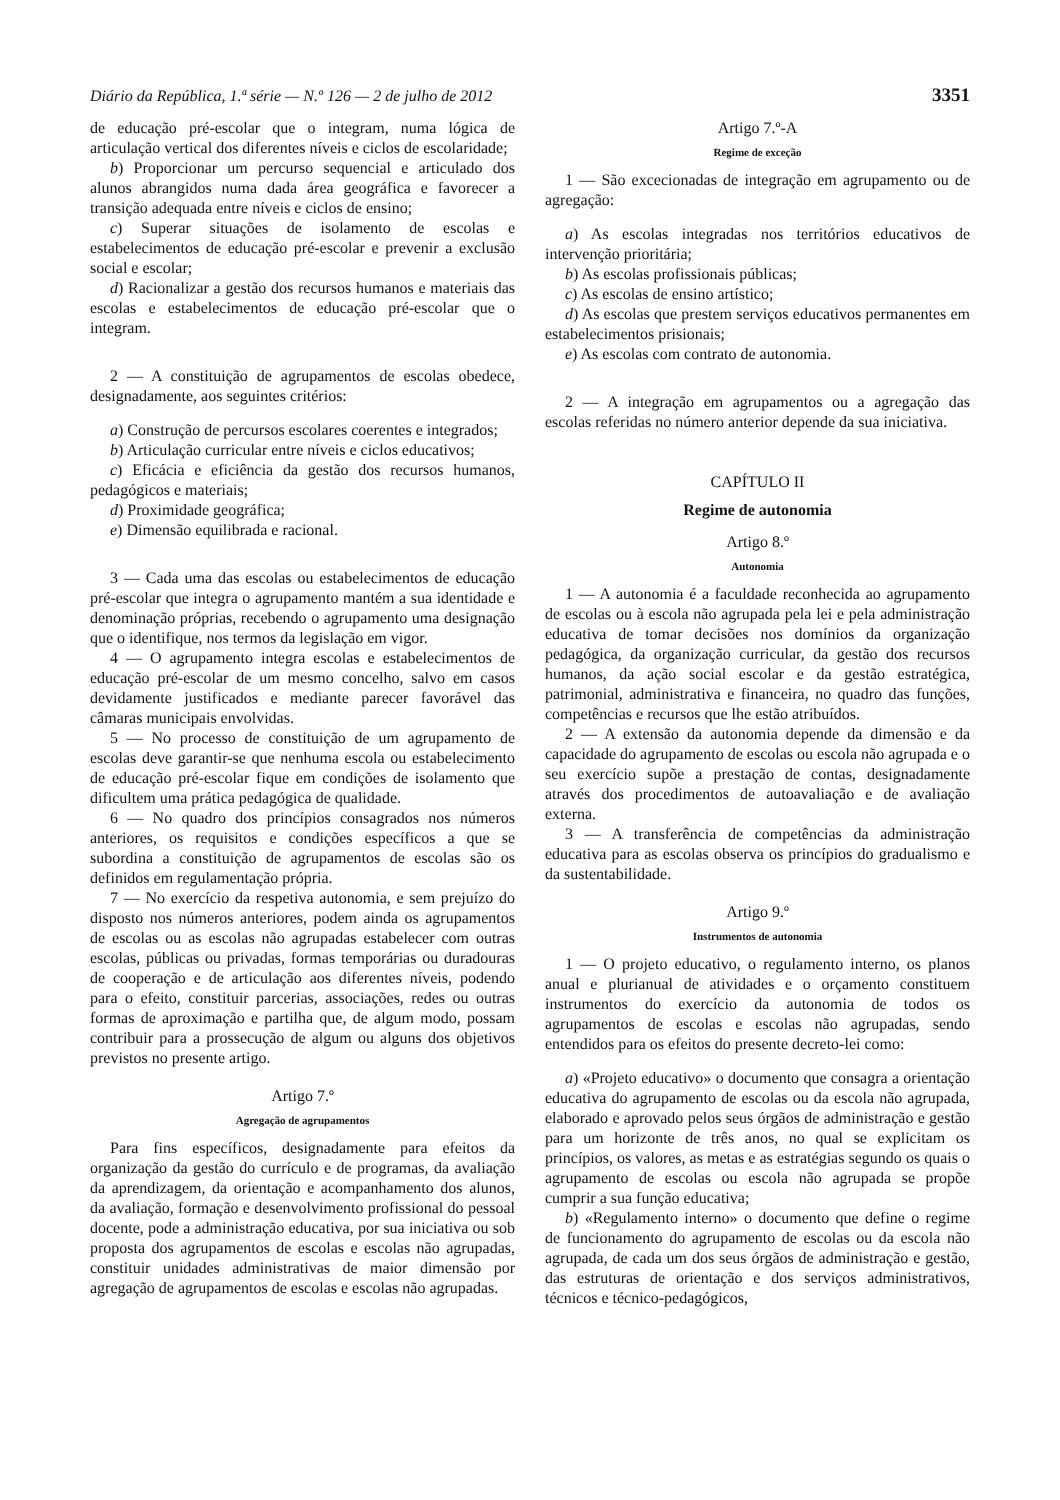Diário da República, 1.ª série — N.º 126 — 2 de julho de 2012 3351
de educação pré-escolar que o integram, numa lógica de articulação vertical dos diferentes níveis e ciclos de escolaridade;
b) Proporcionar um percurso sequencial e articulado dos alunos abrangidos numa dada área geográfica e favorecer a transição adequada entre níveis e ciclos de ensino;
c) Superar situações de isolamento de escolas e estabelecimentos de educação pré-escolar e prevenir a exclusão social e escolar;
d) Racionalizar a gestão dos recursos humanos e materiais das escolas e estabelecimentos de educação pré-escolar que o integram.
2 — A constituição de agrupamentos de escolas obedece, designadamente, aos seguintes critérios:
a) Construção de percursos escolares coerentes e integrados;
b) Articulação curricular entre níveis e ciclos educativos;
c) Eficácia e eficiência da gestão dos recursos humanos, pedagógicos e materiais;
d) Proximidade geográfica;
e) Dimensão equilibrada e racional.
3 — Cada uma das escolas ou estabelecimentos de educação pré-escolar que integra o agrupamento mantém a sua identidade e denominação próprias, recebendo o agrupamento uma designação que o identifique, nos termos da legislação em vigor.
4 — O agrupamento integra escolas e estabelecimentos de educação pré-escolar de um mesmo concelho, salvo em casos devidamente justificados e mediante parecer favorável das câmaras municipais envolvidas.
5 — No processo de constituição de um agrupamento de escolas deve garantir-se que nenhuma escola ou estabelecimento de educação pré-escolar fique em condições de isolamento que dificultem uma prática pedagógica de qualidade.
6 — No quadro dos princípios consagrados nos números anteriores, os requisitos e condições específicos a que se subordina a constituição de agrupamentos de escolas são os definidos em regulamentação própria.
7 — No exercício da respetiva autonomia, e sem prejuízo do disposto nos números anteriores, podem ainda os agrupamentos de escolas ou as escolas não agrupadas estabelecer com outras escolas, públicas ou privadas, formas temporárias ou duradouras de cooperação e de articulação aos diferentes níveis, podendo para o efeito, constituir parcerias, associações, redes ou outras formas de aproximação e partilha que, de algum modo, possam contribuir para a prossecução de algum ou alguns dos objetivos previstos no presente artigo.
Artigo 7.º
Agregação de agrupamentos
Para fins específicos, designadamente para efeitos da organização da gestão do currículo e de programas, da avaliação da aprendizagem, da orientação e acompanhamento dos alunos, da avaliação, formação e desenvolvimento profissional do pessoal docente, pode a administração educativa, por sua iniciativa ou sob proposta dos agrupamentos de escolas e escolas não agrupadas, constituir unidades administrativas de maior dimensão por agregação de agrupamentos de escolas e escolas não agrupadas.
Artigo 7.º-A
Regime de exceção
1 — São excecionadas de integração em agrupamento ou de agregação:
a) As escolas integradas nos territórios educativos de intervenção prioritária;
b) As escolas profissionais públicas;
c) As escolas de ensino artístico;
d) As escolas que prestem serviços educativos permanentes em estabelecimentos prisionais;
e) As escolas com contrato de autonomia.
2 — A integração em agrupamentos ou a agregação das escolas referidas no número anterior depende da sua iniciativa.
CAPÍTULO II
Regime de autonomia
Artigo 8.º
Autonomia
1 — A autonomia é a faculdade reconhecida ao agrupamento de escolas ou à escola não agrupada pela lei e pela administração educativa de tomar decisões nos domínios da organização pedagógica, da organização curricular, da gestão dos recursos humanos, da ação social escolar e da gestão estratégica, patrimonial, administrativa e financeira, no quadro das funções, competências e recursos que lhe estão atribuídos.
2 — A extensão da autonomia depende da dimensão e da capacidade do agrupamento de escolas ou escola não agrupada e o seu exercício supõe a prestação de contas, designadamente através dos procedimentos de autoavaliação e de avaliação externa.
3 — A transferência de competências da administração educativa para as escolas observa os princípios do gradualismo e da sustentabilidade.
Artigo 9.º
Instrumentos de autonomia
1 — O projeto educativo, o regulamento interno, os planos anual e plurianual de atividades e o orçamento constituem instrumentos do exercício da autonomia de todos os agrupamentos de escolas e escolas não agrupadas, sendo entendidos para os efeitos do presente decreto-lei como:
a) «Projeto educativo» o documento que consagra a orientação educativa do agrupamento de escolas ou da escola não agrupada, elaborado e aprovado pelos seus órgãos de administração e gestão para um horizonte de três anos, no qual se explicitam os princípios, os valores, as metas e as estratégias segundo os quais o agrupamento de escolas ou escola não agrupada se propõe cumprir a sua função educativa;
b) «Regulamento interno» o documento que define o regime de funcionamento do agrupamento de escolas ou da escola não agrupada, de cada um dos seus órgãos de administração e gestão, das estruturas de orientação e dos serviços administrativos, técnicos e técnico-pedagógicos,